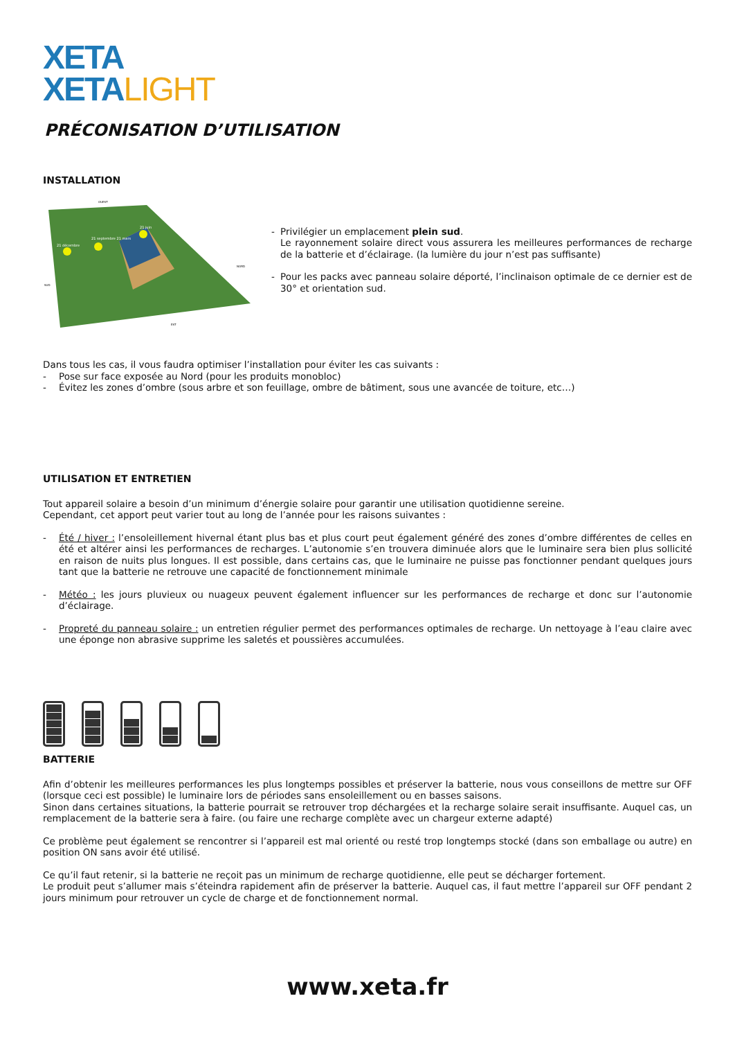XETA
XETALIGHT
PRÉCONISATION D’UTILISATION
INSTALLATION
21 décembre
21 septembre 21 mars
21 juin
SUD
NORD
OUEST
EST
- Privilégier un emplacement plein sud.
Le rayonnement solaire direct vous assurera les meilleures performances de recharge de la batterie et d’éclairage. (la lumière du jour n’est pas suffisante)
- Pour les packs avec panneau solaire déporté, l’inclinaison optimale de ce dernier est de 30° et orientation sud.
Dans tous les cas, il vous faudra optimiser l’installation pour éviter les cas suivants :
- Pose sur face exposée au Nord (pour les produits monobloc)
- Évitez les zones d’ombre (sous arbre et son feuillage, ombre de bâtiment, sous une avancée de toiture, etc…)
UTILISATION ET ENTRETIEN
Tout appareil solaire a besoin d’un minimum d’énergie solaire pour garantir une utilisation quotidienne sereine.
Cependant, cet apport peut varier tout au long de l’année pour les raisons suivantes :
- Été / hiver : l’ensoleillement hivernal étant plus bas et plus court peut également généré des zones d’ombre différentes de celles en été et altérer ainsi les performances de recharges. L’autonomie s’en trouvera diminuée alors que le luminaire sera bien plus sollicité en raison de nuits plus longues. Il est possible, dans certains cas, que le luminaire ne puisse pas fonctionner pendant quelques jours tant que la batterie ne retrouve une capacité de fonctionnement minimale
- Météo : les jours pluvieux ou nuageux peuvent également influencer sur les performances de recharge et donc sur l’autonomie d’éclairage.
- Propreté du panneau solaire : un entretien régulier permet des performances optimales de recharge. Un nettoyage à l’eau claire avec une éponge non abrasive supprime les saletés et poussières accumulées.
BATTERIE
Afin d’obtenir les meilleures performances les plus longtemps possibles et préserver la batterie, nous vous conseillons de mettre sur OFF (lorsque ceci est possible) le luminaire lors de périodes sans ensoleillement ou en basses saisons.
Sinon dans certaines situations, la batterie pourrait se retrouver trop déchargées et la recharge solaire serait insuffisante. Auquel cas, un remplacement de la batterie sera à faire. (ou faire une recharge complète avec un chargeur externe adapté)
Ce problème peut également se rencontrer si l’appareil est mal orienté ou resté trop longtemps stocké (dans son emballage ou autre) en position ON sans avoir été utilisé.
Ce qu’il faut retenir, si la batterie ne reçoit pas un minimum de recharge quotidienne, elle peut se décharger fortement.
Le produit peut s’allumer mais s’éteindra rapidement afin de préserver la batterie. Auquel cas, il faut mettre l’appareil sur OFF pendant 2 jours minimum pour retrouver un cycle de charge et de fonctionnement normal.
www.xeta.fr